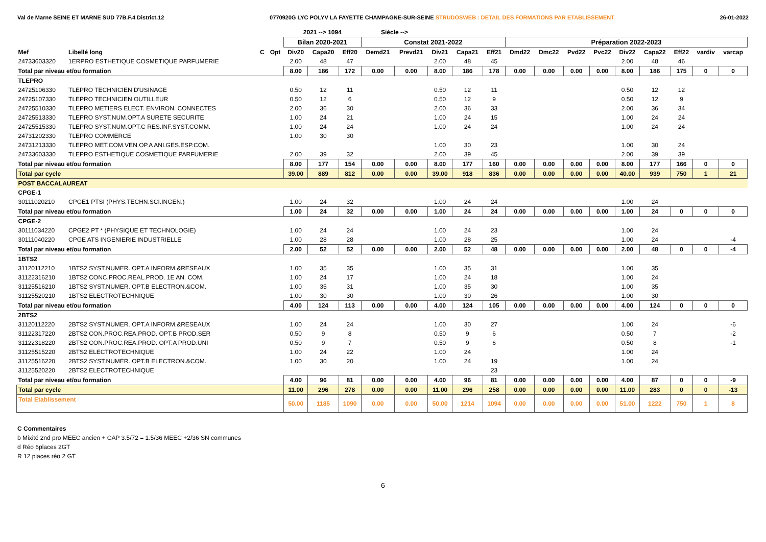Val de Marne SEINE ET MARNE SUD 77B.F.4 District.12 0770920G LYC POLYV LA FAYETTE CHAMPAGNE-SUR-SEINE STRUDOSWEB : DETAIL DES FORMATIONS PAR ETABLISSEMENT 26-01-2022
| | | | | 2021 --> 1094 | | | Siécle --> | | | | | | | | | | | | | |
| --- | --- | --- | --- | --- | --- | --- | --- | --- | --- | --- | --- | --- | --- | --- | --- | --- | --- | --- | --- | --- |
| | | | | Bilan 2020-2021 | | | Constat 2021-2022 | | | | | Préparation 2022-2023 | | | | | | | | |
| Mef | Libellé long | C | Opt | Div20 | Capa20 | Eff20 | Demd21 | Prevd21 | Div21 | Capa21 | Eff21 | Dmd22 | Dmc22 | Pvd22 | Pvc22 | Div22 | Capa22 | Eff22 | vardiv | varcap |
| 24733603320 | 1ERPRO ESTHETIQUE COSMETIQUE PARFUMERIE | | | 2.00 | 48 | 47 | | | 2.00 | 48 | 45 | | | | | 2.00 | 48 | 46 | | |
| Total par niveau et/ou formation | | | | 8.00 | 186 | 172 | 0.00 | 0.00 | 8.00 | 186 | 178 | 0.00 | 0.00 | 0.00 | 0.00 | 8.00 | 186 | 175 | 0 | 0 |
| TLEPRO | | | | | | | | | | | | | | | | | | | | |
| 24725106330 | TLEPRO TECHNICIEN D'USINAGE | | | 0.50 | 12 | 11 | | | 0.50 | 12 | 11 | | | | | 0.50 | 12 | 12 | | |
| 24725107330 | TLEPRO TECHNICIEN OUTILLEUR | | | 0.50 | 12 | 6 | | | 0.50 | 12 | 9 | | | | | 0.50 | 12 | 9 | | |
| 24725510330 | TLEPRO METIERS ELECT. ENVIRON. CONNECTES | | | 2.00 | 36 | 30 | | | 2.00 | 36 | 33 | | | | | 2.00 | 36 | 34 | | |
| 24725513330 | TLEPRO SYST.NUM.OPT.A SURETE SECURITE | | | 1.00 | 24 | 21 | | | 1.00 | 24 | 15 | | | | | 1.00 | 24 | 24 | | |
| 24725515330 | TLEPRO SYST.NUM.OPT.C RES.INF.SYST.COMM. | | | 1.00 | 24 | 24 | | | 1.00 | 24 | 24 | | | | | 1.00 | 24 | 24 | | |
| 24731202330 | TLEPRO COMMERCE | | | 1.00 | 30 | 30 | | | | | | | | | | | | | | |
| 24731213330 | TLEPRO MET.COM.VEN.OP.A ANI.GES.ESP.COM. | | | | | | | | 1.00 | 30 | 23 | | | | | 1.00 | 30 | 24 | | |
| 24733603330 | TLEPRO ESTHETIQUE COSMETIQUE PARFUMERIE | | | 2.00 | 39 | 32 | | | 2.00 | 39 | 45 | | | | | 2.00 | 39 | 39 | | |
| Total par niveau et/ou formation | | | | 8.00 | 177 | 154 | 0.00 | 0.00 | 8.00 | 177 | 160 | 0.00 | 0.00 | 0.00 | 0.00 | 8.00 | 177 | 166 | 0 | 0 |
| Total par cycle | | | | 39.00 | 889 | 812 | 0.00 | 0.00 | 39.00 | 918 | 836 | 0.00 | 0.00 | 0.00 | 0.00 | 40.00 | 939 | 750 | 1 | 21 |
| POST BACCALAUREAT | | | | | | | | | | | | | | | | | | | | |
| CPGE-1 | | | | | | | | | | | | | | | | | | | | |
| 30111020210 | CPGE1 PTSI (PHYS.TECHN.SCI.INGEN.) | | | 1.00 | 24 | 32 | | | 1.00 | 24 | 24 | | | | | 1.00 | 24 | | | |
| Total par niveau et/ou formation | | | | 1.00 | 24 | 32 | 0.00 | 0.00 | 1.00 | 24 | 24 | 0.00 | 0.00 | 0.00 | 0.00 | 1.00 | 24 | 0 | 0 | 0 |
| CPGE-2 | | | | | | | | | | | | | | | | | | | | |
| 30111034220 | CPGE2 PT * (PHYSIQUE ET TECHNOLOGIE) | | | 1.00 | 24 | 24 | | | 1.00 | 24 | 23 | | | | | 1.00 | 24 | | | |
| 30111040220 | CPGE ATS INGENIERIE INDUSTRIELLE | | | 1.00 | 28 | 28 | | | 1.00 | 28 | 25 | | | | | 1.00 | 24 | | | -4 |
| Total par niveau et/ou formation | | | | 2.00 | 52 | 52 | 0.00 | 0.00 | 2.00 | 52 | 48 | 0.00 | 0.00 | 0.00 | 0.00 | 2.00 | 48 | 0 | 0 | -4 |
| 1BTS2 | | | | | | | | | | | | | | | | | | | | |
| 31120112210 | 1BTS2 SYST.NUMER. OPT.A INFORM.&RESEAUX | | | 1.00 | 35 | 35 | | | 1.00 | 35 | 31 | | | | | 1.00 | 35 | | | |
| 31122316210 | 1BTS2 CONC.PROC.REAL.PROD. 1E AN. COM. | | | 1.00 | 24 | 17 | | | 1.00 | 24 | 18 | | | | | 1.00 | 24 | | | |
| 31125516210 | 1BTS2 SYST.NUMER. OPT.B ELECTRON.&COM. | | | 1.00 | 35 | 31 | | | 1.00 | 35 | 30 | | | | | 1.00 | 35 | | | |
| 31125520210 | 1BTS2 ELECTROTECHNIQUE | | | 1.00 | 30 | 30 | | | 1.00 | 30 | 26 | | | | | 1.00 | 30 | | | |
| Total par niveau et/ou formation | | | | 4.00 | 124 | 113 | 0.00 | 0.00 | 4.00 | 124 | 105 | 0.00 | 0.00 | 0.00 | 0.00 | 4.00 | 124 | 0 | 0 | 0 |
| 2BTS2 | | | | | | | | | | | | | | | | | | | | |
| 31120112220 | 2BTS2 SYST.NUMER. OPT.A INFORM.&RESEAUX | | | 1.00 | 24 | 24 | | | 1.00 | 30 | 27 | | | | | 1.00 | 24 | | | -6 |
| 31122317220 | 2BTS2 CON.PROC.REA.PROD. OPT.B PROD.SER | | | 0.50 | 9 | 8 | | | 0.50 | 9 | 6 | | | | | 0.50 | 7 | | | -2 |
| 31122318220 | 2BTS2 CON.PROC.REA.PROD. OPT.A PROD.UNI | | | 0.50 | 9 | 7 | | | 0.50 | 9 | 6 | | | | | 0.50 | 8 | | | -1 |
| 31125515220 | 2BTS2 ELECTROTECHNIQUE | | | 1.00 | 24 | 22 | | | 1.00 | 24 | | | | | | 1.00 | 24 | | | |
| 31125516220 | 2BTS2 SYST.NUMER. OPT.B ELECTRON.&COM. | | | 1.00 | 30 | 20 | | | 1.00 | 24 | 19 | | | | | 1.00 | 24 | | | |
| 31125520220 | 2BTS2 ELECTROTECHNIQUE | | | | | | | | | | 23 | | | | | | | | | |
| Total par niveau et/ou formation | | | | 4.00 | 96 | 81 | 0.00 | 0.00 | 4.00 | 96 | 81 | 0.00 | 0.00 | 0.00 | 0.00 | 4.00 | 87 | 0 | 0 | -9 |
| Total par cycle | | | | 11.00 | 296 | 278 | 0.00 | 0.00 | 11.00 | 296 | 258 | 0.00 | 0.00 | 0.00 | 0.00 | 11.00 | 283 | 0 | 0 | -13 |
| Total Etablissement | | | | 50.00 | 1185 | 1090 | 0.00 | 0.00 | 50.00 | 1214 | 1094 | 0.00 | 0.00 | 0.00 | 0.00 | 51.00 | 1222 | 750 | 1 | 8 |
C Commentaires
b Mixité 2nd pro MEEC ancien + CAP 3.5/72 = 1.5/36 MEEC +2/36 SN communes
d Réo 6places 2GT
R 12 places réo 2 GT
6